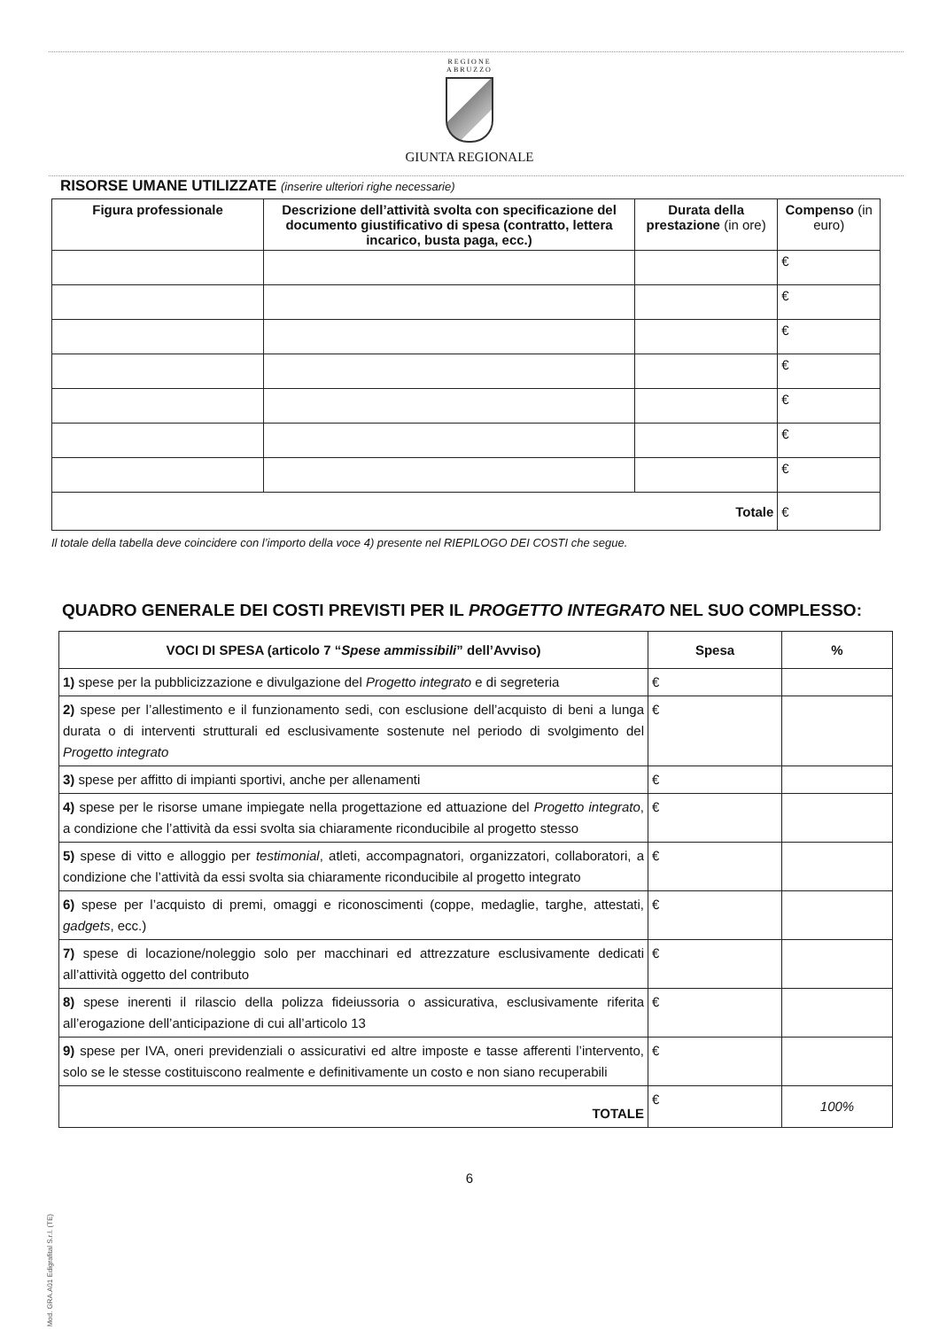REGIONE
ABRUZZO
GIUNTA REGIONALE
RISORSE UMANE UTILIZZATE (inserire ulteriori righe necessarie)
| Figura professionale | Descrizione dell’attività svolta con specificazione del documento giustificativo di spesa (contratto, lettera incarico, busta paga, ecc.) | Durata della prestazione (in ore) | Compenso (in euro) |
| --- | --- | --- | --- |
| | | | € |
| | | | € |
| | | | € |
| | | | € |
| | | | € |
| | | | € |
| | | | € |
| Totale | | | € |
Il totale della tabella deve coincidere con l’importo della voce 4) presente nel RIEPILOGO DEI COSTI che segue.
QUADRO GENERALE DEI COSTI PREVISTI PER IL PROGETTO INTEGRATO NEL SUO COMPLESSO:
| VOCI DI SPESA (articolo 7 “ Spese ammissibili ” dell’Avviso) | Spesa | % |
| --- | --- | --- |
| 1) spese per la pubblicizzazione e divulgazione del Progetto integrato e di segreteria | € | |
| 2) spese per l’allestimento e il funzionamento sedi, con esclusione dell’acquisto di beni a lunga durata o di interventi strutturali ed esclusivamente sostenute nel periodo di svolgimento del Progetto integrato | € | |
| 3) spese per affitto di impianti sportivi, anche per allenamenti | € | |
| 4) spese per le risorse umane impiegate nella progettazione ed attuazione del Progetto integrato , a condizione che l’attività da essi svolta sia chiaramente riconducibile al progetto stesso | € | |
| 5) spese di vitto e alloggio per testimonial , atleti, accompagnatori, organizzatori, collaboratori, a condizione che l’attività da essi svolta sia chiaramente riconducibile al progetto integrato | € | |
| 6) spese per l’acquisto di premi, omaggi e riconoscimenti (coppe, medaglie, targhe, attestati, gadgets , ecc.) | € | |
| 7) spese di locazione/noleggio solo per macchinari ed attrezzature esclusivamente dedicati all’attività oggetto del contributo | € | |
| 8) spese inerenti il rilascio della polizza fideiussoria o assicurativa, esclusivamente riferita all’erogazione dell’anticipazione di cui all’articolo 13 | € | |
| 9) spese per IVA, oneri previdenziali o assicurativi ed altre imposte e tasse afferenti l’intervento, solo se le stesse costituiscono realmente e definitivamente un costo e non siano recuperabili | € | |
| TOTALE | € | 100% |
6
Mod. GRA.A01 Edigrafital S.r.l. (TE)